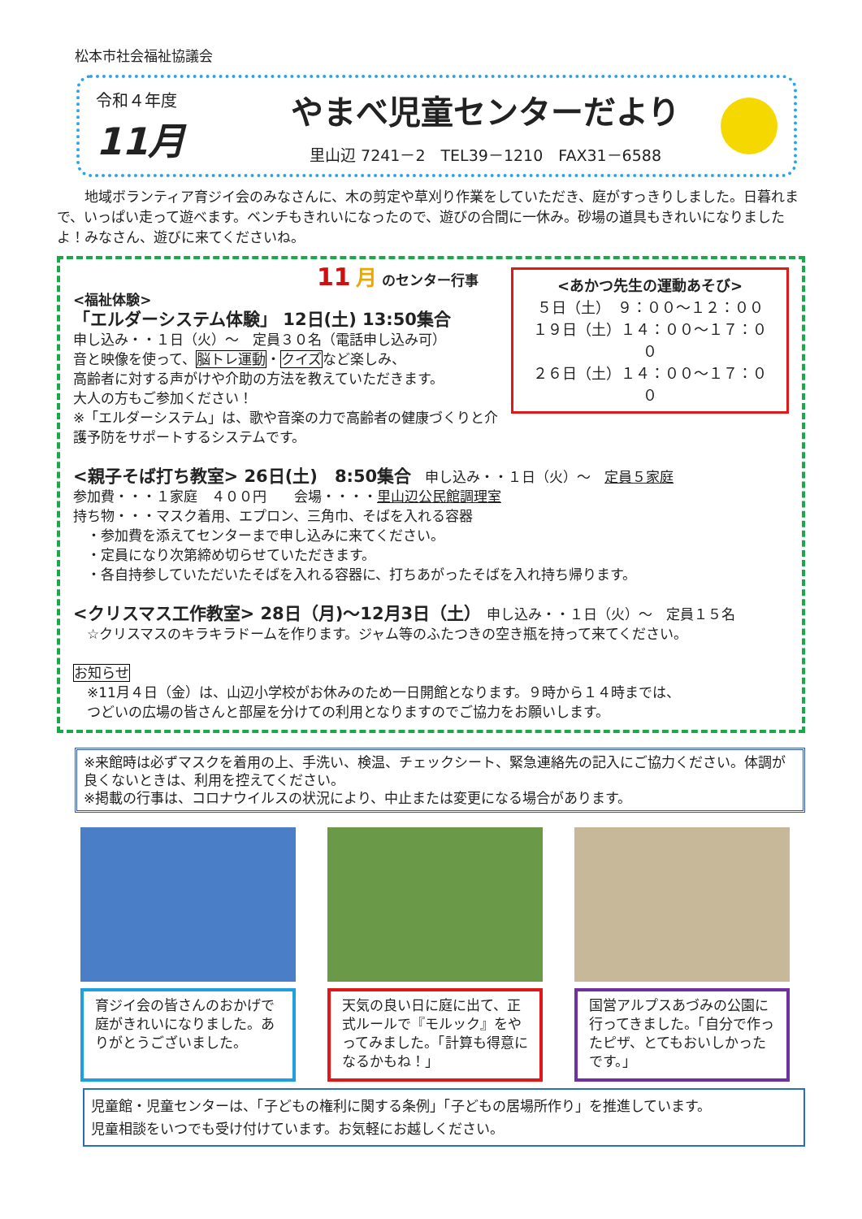松本市社会福祉協議会
令和４年度
11月
やまべ児童センターだより
里山辺 7241－2　TEL39－1210　FAX31－6588
地域ボランティア育ジイ会のみなさんに、木の剪定や草刈り作業をしていただき、庭がすっきりしました。日暮れまで、いっぱい走って遊べます。ベンチもきれいになったので、遊びの合間に一休み。砂場の道具もきれいになりましたよ！みなさん、遊びに来てくださいね。
<あかつ先生の運動あそび>
５日（土）　９：００～１２：００
１９日（土）１４：００～１７：００
２６日（土）１４：００～１７：００
11 月 のセンター行事
<福祉体験>
「エルダーシステム体験」 12日(土) 13:50集合
申し込み・・１日（火）～　定員３０名（電話申し込み可）
音と映像を使って、脳トレ運動・クイズなど楽しみ、
高齢者に対する声がけや介助の方法を教えていただきます。
大人の方もご参加ください！
※「エルダーシステム」は、歌や音楽の力で高齢者の健康づくりと介護予防をサポートするシステムです。
<親子そば打ち教室> 26日(土)　8:50集合　申し込み・・１日（火）～　定員５家庭
参加費・・・１家庭　４００円　　会場・・・・里山辺公民館調理室
持ち物・・・マスク着用、エプロン、三角巾、そばを入れる容器
　・参加費を添えてセンターまで申し込みに来てください。
　・定員になり次第締め切らせていただきます。
　・各自持参していただいたそばを入れる容器に、打ちあがったそばを入れ持ち帰ります。
<クリスマス工作教室> 28日（月)～12月3日（土）　申し込み・・１日（火）～　定員１５名
　☆クリスマスのキラキラドームを作ります。ジャム等のふたつきの空き瓶を持って来てください。
お知らせ
　※11月４日（金）は、山辺小学校がお休みのため一日開館となります。９時から１４時までは、
　つどいの広場の皆さんと部屋を分けての利用となりますのでご協力をお願いします。
※来館時は必ずマスクを着用の上、手洗い、検温、チェックシート、緊急連絡先の記入にご協力ください。体調が良くないときは、利用を控えてください。
※掲載の行事は、コロナウイルスの状況により、中止または変更になる場合があります。
育ジイ会の皆さんのおかげで庭がきれいになりました。ありがとうございました。
天気の良い日に庭に出て、正式ルールで『モルック』をやってみました。「計算も得意になるかもね！」
国営アルプスあづみの公園に行ってきました。「自分で作ったピザ、とてもおいしかったです。」
児童館・児童センターは、「子どもの権利に関する条例」「子どもの居場所作り」を推進しています。
児童相談をいつでも受け付けています。お気軽にお越しください。